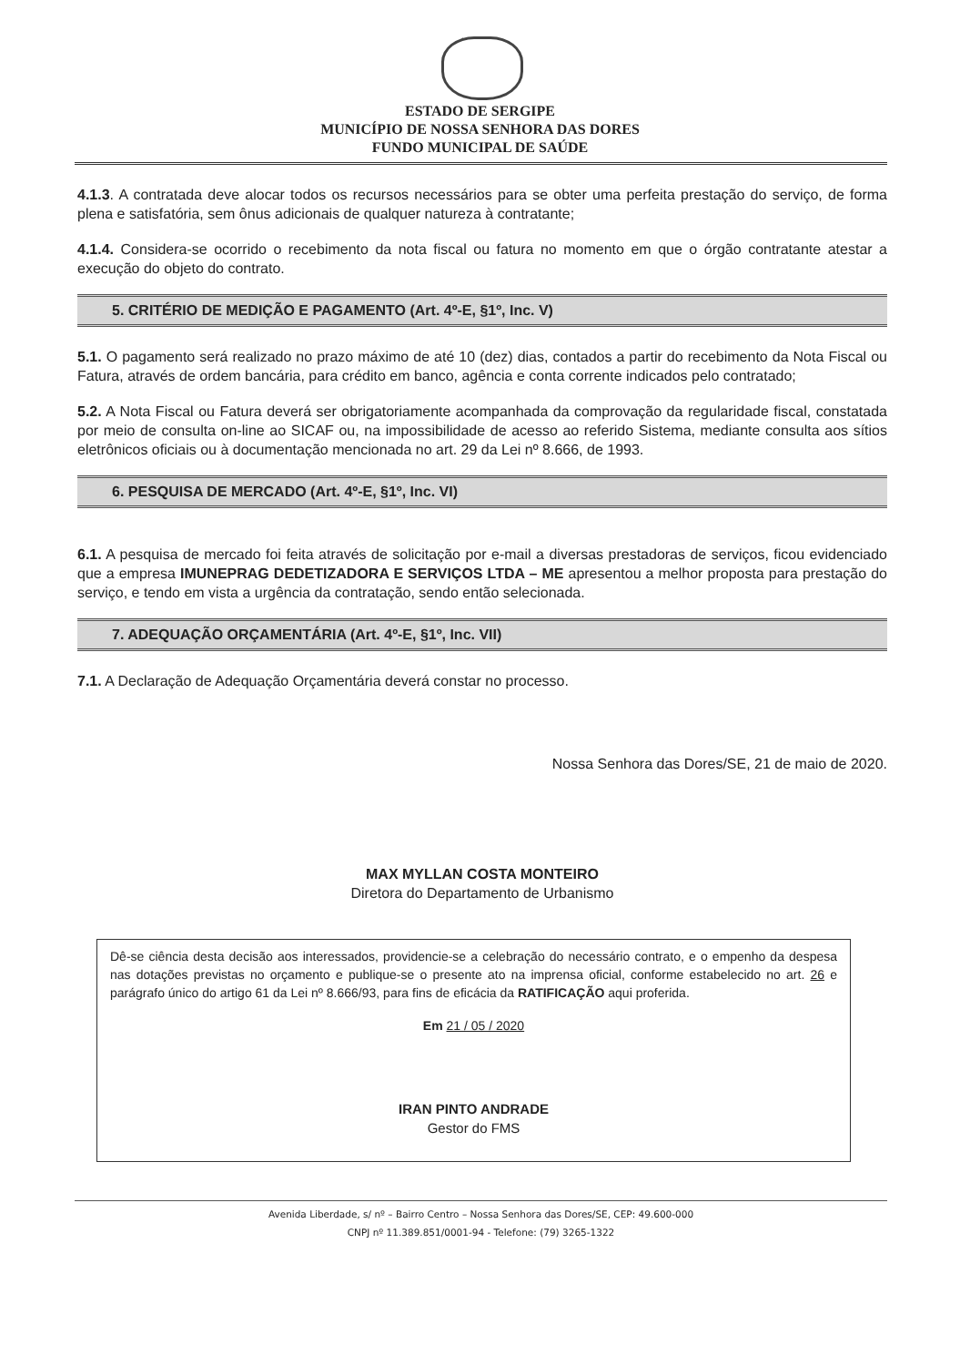ESTADO DE SERGIPE
MUNICÍPIO DE NOSSA SENHORA DAS DORES
FUNDO MUNICIPAL DE SAÚDE
4.1.3. A contratada deve alocar todos os recursos necessários para se obter uma perfeita prestação do serviço, de forma plena e satisfatória, sem ônus adicionais de qualquer natureza à contratante;
4.1.4. Considera-se ocorrido o recebimento da nota fiscal ou fatura no momento em que o órgão contratante atestar a execução do objeto do contrato.
5. CRITÉRIO DE MEDIÇÃO E PAGAMENTO (Art. 4º-E, §1º, Inc. V)
5.1. O pagamento será realizado no prazo máximo de até 10 (dez) dias, contados a partir do recebimento da Nota Fiscal ou Fatura, através de ordem bancária, para crédito em banco, agência e conta corrente indicados pelo contratado;
5.2. A Nota Fiscal ou Fatura deverá ser obrigatoriamente acompanhada da comprovação da regularidade fiscal, constatada por meio de consulta on-line ao SICAF ou, na impossibilidade de acesso ao referido Sistema, mediante consulta aos sítios eletrônicos oficiais ou à documentação mencionada no art. 29 da Lei nº 8.666, de 1993.
6. PESQUISA DE MERCADO (Art. 4º-E, §1º, Inc. VI)
6.1. A pesquisa de mercado foi feita através de solicitação por e-mail a diversas prestadoras de serviços, ficou evidenciado que a empresa IMUNEPRAG DEDETIZADORA E SERVIÇOS LTDA – ME apresentou a melhor proposta para prestação do serviço, e tendo em vista a urgência da contratação, sendo então selecionada.
7. ADEQUAÇÃO ORÇAMENTÁRIA (Art. 4º-E, §1º, Inc. VII)
7.1. A Declaração de Adequação Orçamentária deverá constar no processo.
Nossa Senhora das Dores/SE, 21 de maio de 2020.
MAX MYLLAN COSTA MONTEIRO
Diretora do Departamento de Urbanismo
Dê-se ciência desta decisão aos interessados, providencie-se a celebração do necessário contrato, e o empenho da despesa nas dotações previstas no orçamento e publique-se o presente ato na imprensa oficial, conforme estabelecido no art. 26 e parágrafo único do artigo 61 da Lei nº 8.666/93, para fins de eficácia da RATIFICAÇÃO aqui proferida.
Em 21 / 05 / 2020
IRAN PINTO ANDRADE
Gestor do FMS
Avenida Liberdade, s/ nº – Bairro Centro – Nossa Senhora das Dores/SE, CEP: 49.600-000
CNPJ nº 11.389.851/0001-94 - Telefone: (79) 3265-1322